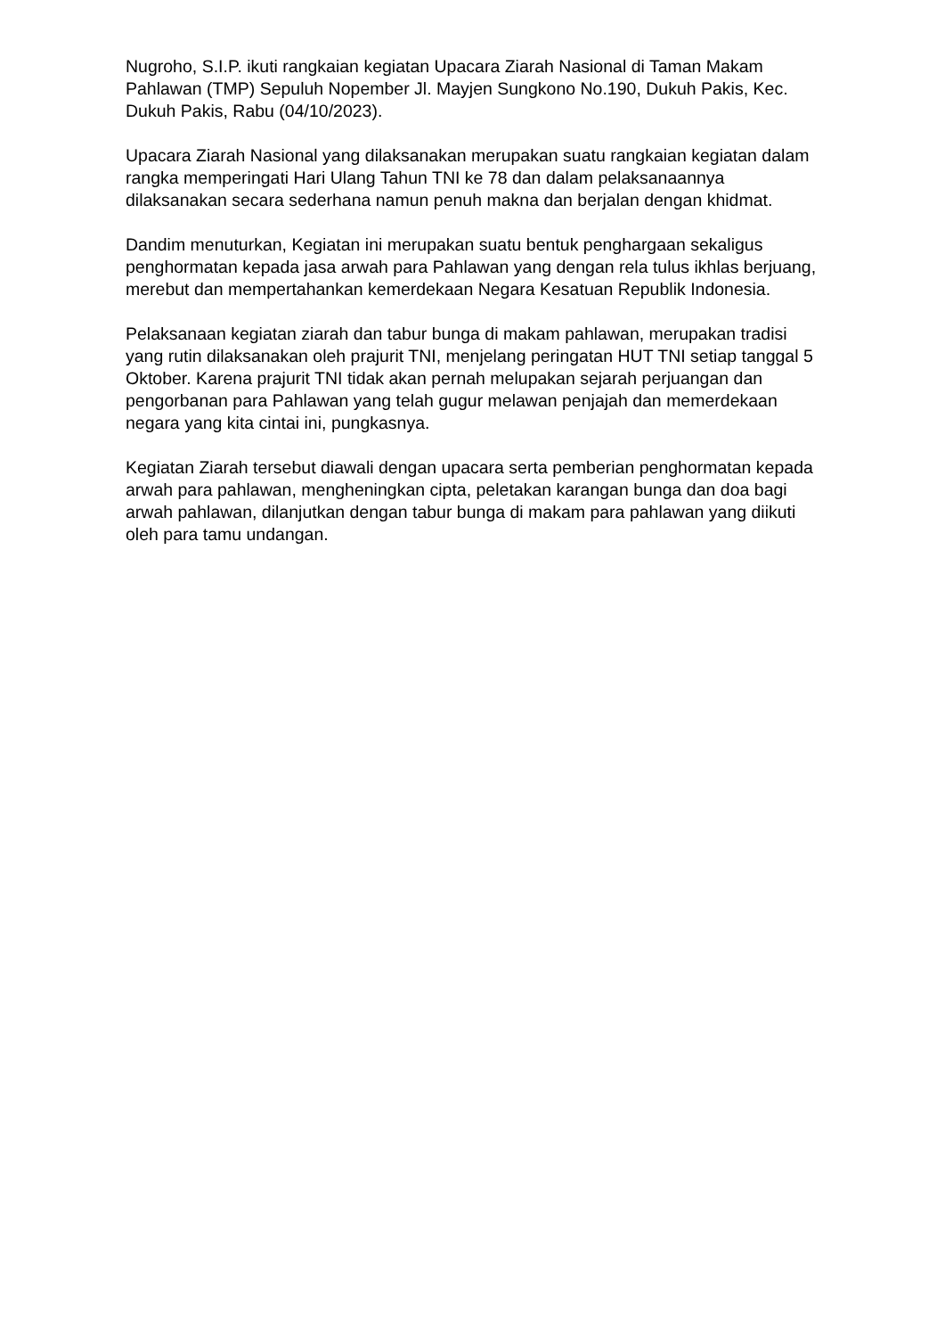Nugroho, S.I.P. ikuti rangkaian kegiatan Upacara Ziarah Nasional di Taman Makam Pahlawan (TMP) Sepuluh Nopember Jl. Mayjen Sungkono No.190, Dukuh Pakis, Kec. Dukuh Pakis, Rabu (04/10/2023).
Upacara Ziarah Nasional yang dilaksanakan merupakan suatu rangkaian kegiatan dalam rangka memperingati Hari Ulang Tahun TNI ke 78 dan dalam pelaksanaannya dilaksanakan secara sederhana namun penuh makna dan berjalan dengan khidmat.
Dandim menuturkan, Kegiatan ini merupakan suatu bentuk penghargaan sekaligus penghormatan kepada jasa arwah para Pahlawan yang dengan rela tulus ikhlas berjuang, merebut dan mempertahankan kemerdekaan Negara Kesatuan Republik Indonesia.
Pelaksanaan kegiatan ziarah dan tabur bunga di makam pahlawan, merupakan tradisi yang rutin dilaksanakan oleh prajurit TNI, menjelang peringatan HUT TNI setiap tanggal 5 Oktober. Karena prajurit TNI tidak akan pernah melupakan sejarah perjuangan dan pengorbanan para Pahlawan yang telah gugur melawan penjajah dan memerdekaan negara yang kita cintai ini, pungkasnya.
Kegiatan Ziarah tersebut diawali dengan upacara serta pemberian penghormatan kepada arwah para pahlawan, mengheningkan cipta, peletakan karangan bunga dan doa bagi arwah pahlawan, dilanjutkan dengan tabur bunga di makam para pahlawan yang diikuti oleh para tamu undangan.